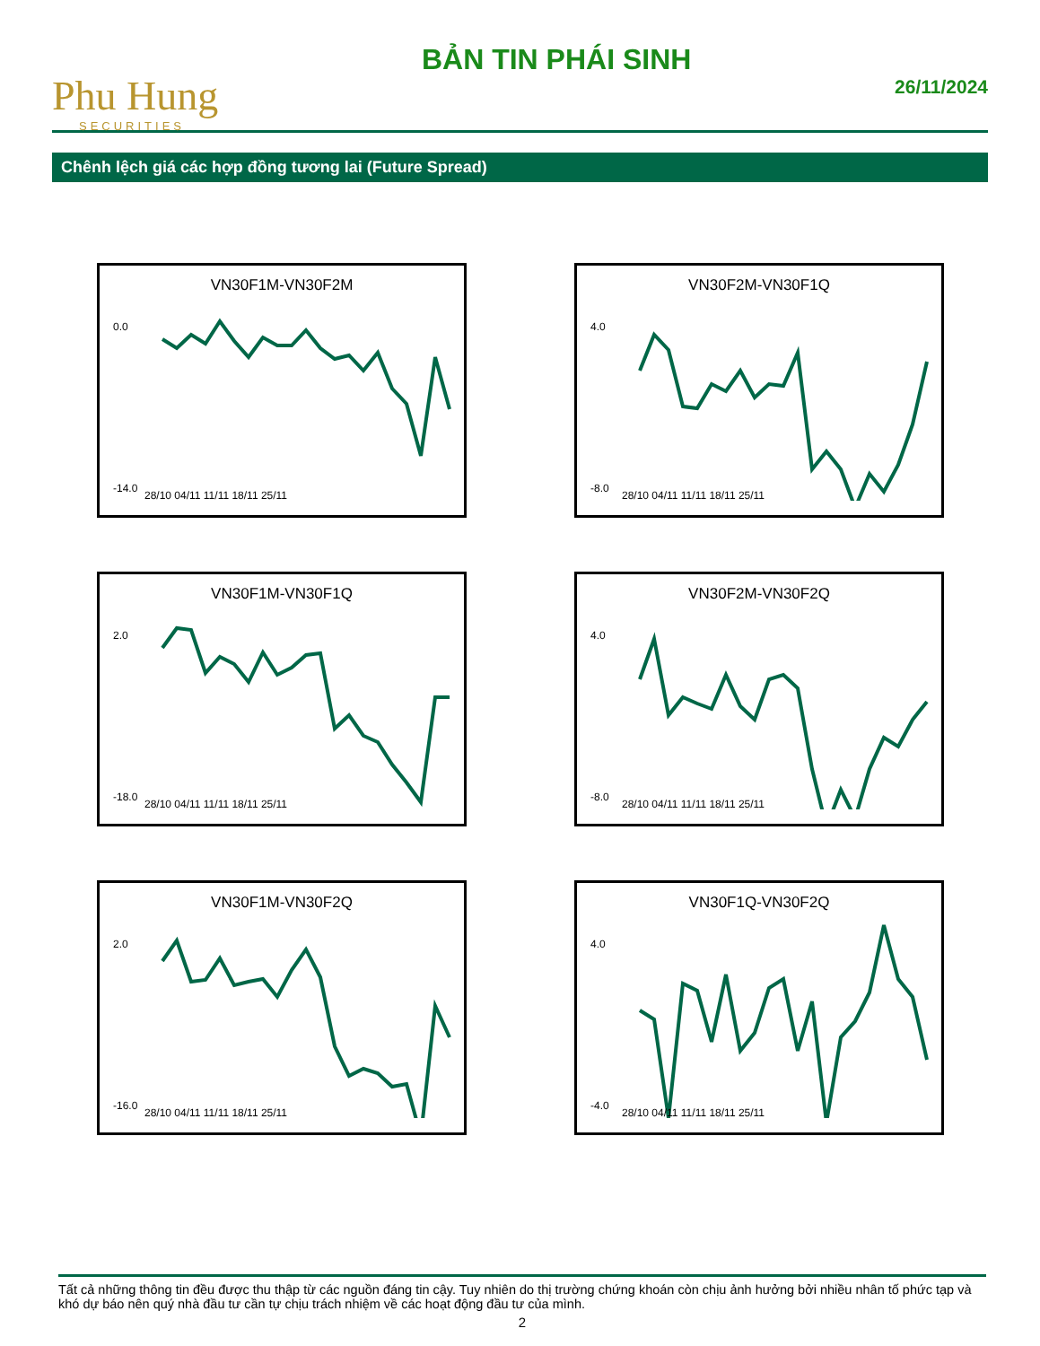Phu Hung
SECURITIES
BẢN TIN PHÁI SINH
26/11/2024
Chênh lệch giá các hợp đồng tương lai (Future Spread)
VN30F1M-VN30F2M
0.0
-14.0
28/10 04/11 11/11 18/11 25/11
VN30F2M-VN30F1Q
4.0
-8.0
28/10 04/11 11/11 18/11 25/11
VN30F1M-VN30F1Q
2.0
-18.0
28/10 04/11 11/11 18/11 25/11
VN30F2M-VN30F2Q
4.0
-8.0
28/10 04/11 11/11 18/11 25/11
VN30F1M-VN30F2Q
2.0
-16.0
28/10 04/11 11/11 18/11 25/11
VN30F1Q-VN30F2Q
4.0
-4.0
28/10 04/11 11/11 18/11 25/11
Tất cả những thông tin đều được thu thập từ các nguồn đáng tin cậy. Tuy nhiên do thị trường chứng khoán còn chịu ảnh hưởng bởi nhiều nhân tố phức tạp và khó dự báo nên quý nhà đầu tư cần tự chịu trách nhiệm về các hoạt động đầu tư của mình.
2